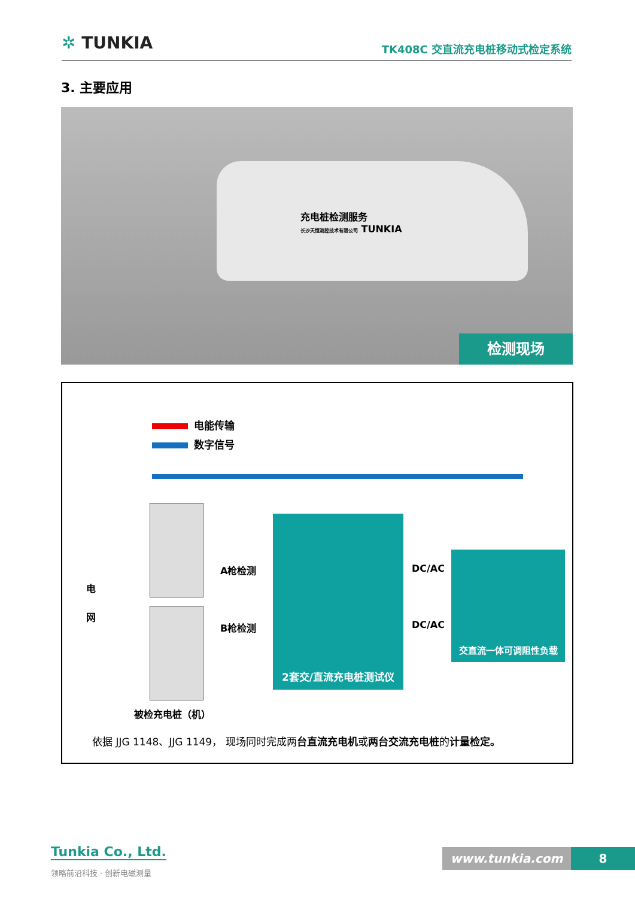✲ TUNKIA TK408C 交直流充电桩移动式检定系统
3. 主要应用
充电桩检测服务
长沙天恒测控技术有限公司 TUNKIA
检测现场
电能传输
数字信号
电
网
A枪检测
B枪检测
2套交/直流充电桩测试仪
DC/AC
DC/AC
交直流一体可调阻性负载
被检充电桩（机）
依据 JJG 1148、JJG 1149， 现场同时完成两台直流充电机或两台交流充电桩的计量检定。
Tunkia Co., Ltd.
领略前沿科技 · 创新电磁测量
www.tunkia.com 8